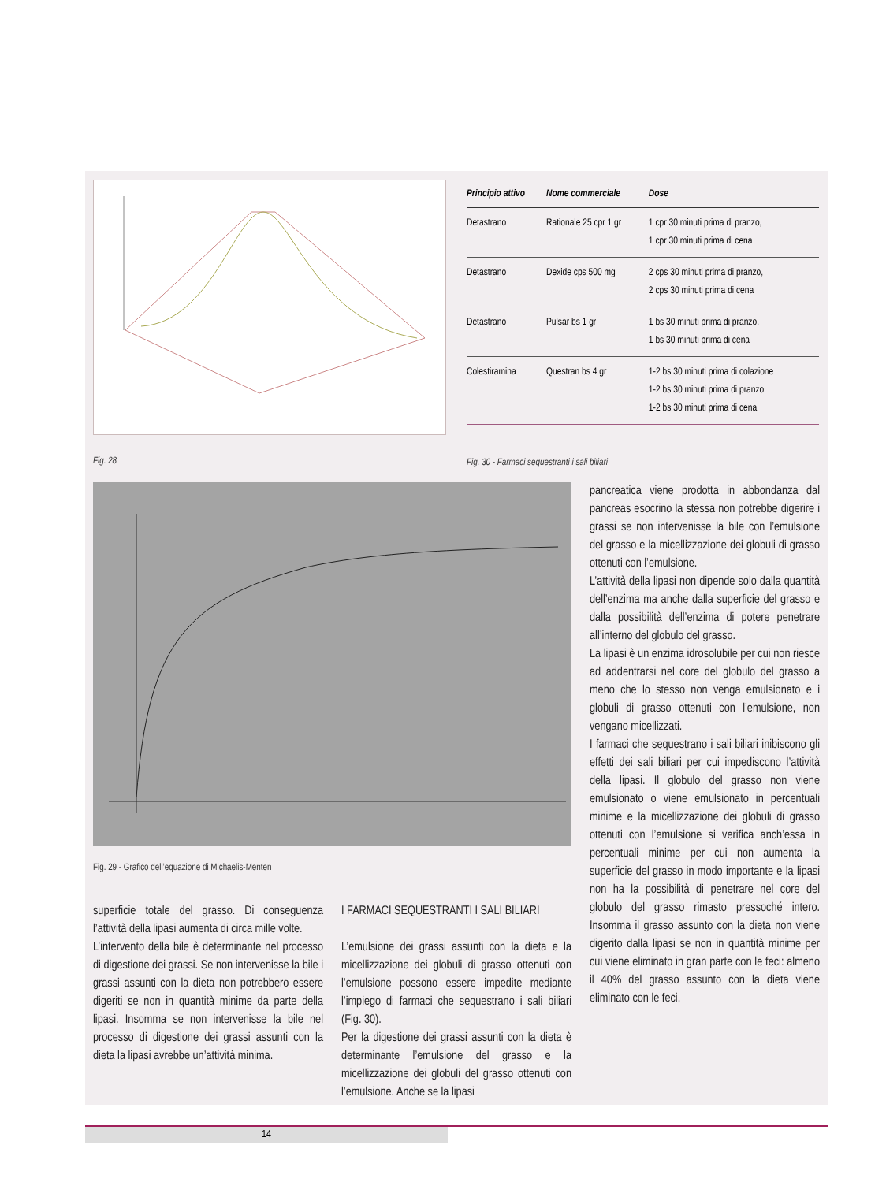| Principio attivo | Nome commerciale | Dose |
| --- | --- | --- |
| Detastrano | Rationale 25 cpr 1 gr | 1 cpr 30 minuti prima di pranzo, 1 cpr 30 minuti prima di cena |
| Detastrano | Dexide cps 500 mg | 2 cps 30 minuti prima di pranzo, 2 cps 30 minuti prima di cena |
| Detastrano | Pulsar bs 1 gr | 1 bs 30 minuti prima di pranzo, 1 bs 30 minuti prima di cena |
| Colestiramina | Questran bs 4 gr | 1-2 bs 30 minuti prima di colazione 1-2 bs 30 minuti prima di pranzo 1-2 bs 30 minuti prima di cena |
Fig. 28
Fig. 30 - Farmaci sequestranti i sali biliari
Fig. 29 - Grafico dell’equazione di Michaelis-Menten
superficie totale del grasso. Di conseguenza l’attività della lipasi aumenta di circa mille volte.
L’intervento della bile è determinante nel processo di digestione dei grassi. Se non intervenisse la bile i grassi assunti con la dieta non potrebbero essere digeriti se non in quantità minime da parte della lipasi. Insomma se non intervenisse la bile nel processo di digestione dei grassi assunti con la dieta la lipasi avrebbe un’attività minima.
I FARMACI SEQUESTRANTI I SALI BILIARI
L’emulsione dei grassi assunti con la dieta e la micellizzazione dei globuli di grasso ottenuti con l’emulsione possono essere impedite mediante l’impiego di farmaci che sequestrano i sali biliari (Fig. 30).
Per la digestione dei grassi assunti con la dieta è determinante l’emulsione del grasso e la micellizzazione dei globuli del grasso ottenuti con l’emulsione. Anche se la lipasi
pancreatica viene prodotta in abbondanza dal pancreas esocrino la stessa non potrebbe digerire i grassi se non intervenisse la bile con l’emulsione del grasso e la micellizzazione dei globuli di grasso ottenuti con l’emulsione.
L’attività della lipasi non dipende solo dalla quantità dell’enzima ma anche dalla superficie del grasso e dalla possibilità dell’enzima di potere penetrare all’interno del globulo del grasso.
La lipasi è un enzima idrosolubile per cui non riesce ad addentrarsi nel core del globulo del grasso a meno che lo stesso non venga emulsionato e i globuli di grasso ottenuti con l’emulsione, non vengano micellizzati.
I farmaci che sequestrano i sali biliari inibiscono gli effetti dei sali biliari per cui impediscono l’attività della lipasi. Il globulo del grasso non viene emulsionato o viene emulsionato in percentuali minime e la micellizzazione dei globuli di grasso ottenuti con l’emulsione si verifica anch’essa in percentuali minime per cui non aumenta la superficie del grasso in modo importante e la lipasi non ha la possibilità di penetrare nel core del globulo del grasso rimasto pressoché intero. Insomma il grasso assunto con la dieta non viene digerito dalla lipasi se non in quantità minime per cui viene eliminato in gran parte con le feci: almeno il 40% del grasso assunto con la dieta viene eliminato con le feci.
14